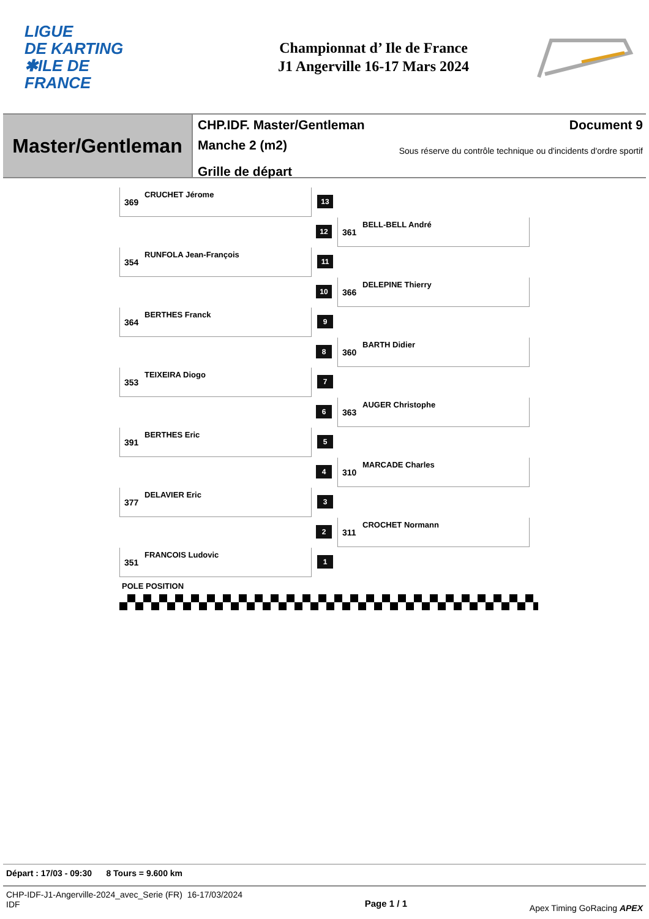LIGUE
DE KARTING
✱ILE DE
FRANCE
Championnat d’ Ile de France
J1 Angerville 16-17 Mars 2024
Master/Gentleman
CHP.IDF. Master/Gentleman Document 9
Manche 2 (m2) Sous réserve du contrôle technique ou d'incidents d'ordre sportif
Grille de départ
CRUCHET Jérome
369
13
12
BELL-BELL André
361
RUNFOLA Jean-François
354
11
10
DELEPINE Thierry
366
BERTHES Franck
364
9
8
BARTH Didier
360
TEIXEIRA Diogo
353
7
6
AUGER Christophe
363
BERTHES Eric
391
5
4
MARCADE Charles
310
DELAVIER Eric
377
3
2
CROCHET Normann
311
FRANCOIS Ludovic
351
1
POLE POSITION
Départ : 17/03 - 09:30 8 Tours = 9.600 km
CHP-IDF-J1-Angerville-2024_avec_Serie (FR) 16-17/03/2024
IDF
Page 1 / 1
Apex Timing GoRacing APEX